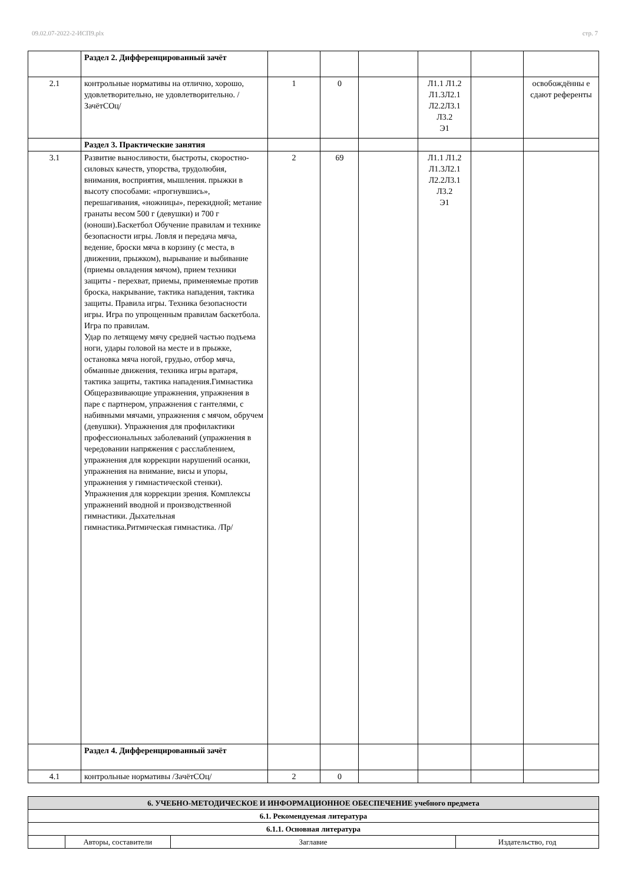09.02.07-2022-2-ИСП9.plx стр. 7
| | Раздел 2. Дифференцированный зачёт | | | | | | |
| 2.1 | контрольные нормативы на отлично, хорошо, удовлетворительно, не удовлетворительно. /ЗачётСОц/ | 1 | 0 | | Л1.1 Л1.2 Л1.3Л2.1 Л2.2Л3.1 Л3.2 Э1 | | освобождённы е сдают референты |
| | Раздел 3. Практические занятия | | | | | | |
| 3.1 | Развитие выносливости, быстроты, скоростно-силовых качеств, упорства, трудолюбия, внимания, восприятия, мышления. прыжки в высоту способами: «прогнувшись», перешагивания, «ножницы», перекидной; метание гранаты весом 500 г (девушки) и 700 г (юноши).Баскетбол Обучение правилам и технике безопасности игры. Ловля и передача мяча, ведение, броски мяча в корзину (с места, в движении, прыжком), вырывание и выбивание (приемы овладения мячом), прием техники защиты - перехват, приемы, применяемые против броска, накрывание, тактика нападения, тактика защиты. Правила игры. Техника безопасности игры. Игра по упрощенным правилам баскетбола. Игра по правилам. Удар по летящему мячу средней частью подъема ноги, удары головой на месте и в прыжке, остановка мяча ногой, грудью, отбор мяча, обманные движения, техника игры вратаря, тактика защиты, тактика нападения.Гимнастика Общеразвивающие упражнения, упражнения в паре с партнером, упражнения с гантелями, с набивными мячами, упражнения с мячом, обручем (девушки). Упражнения для профилактики профессиональных заболеваний (упражнения в чередовании напряжения с расслаблением, упражнения для коррекции нарушений осанки, упражнения на внимание, висы и упоры, упражнения у гимнастической стенки). Упражнения для коррекции зрения. Комплексы упражнений вводной и производственной гимнастики. Дыхательная гимнастика.Ритмическая гимнастика. /Пр/ | 2 | 69 | | Л1.1 Л1.2 Л1.3Л2.1 Л2.2Л3.1 Л3.2 Э1 | | |
| | Раздел 4. Дифференцированный зачёт | | | | | | |
| 4.1 | контрольные нормативы /ЗачётСОц/ | 2 | 0 | | | | |
| 6. УЧЕБНО-МЕТОДИЧЕСКОЕ И ИНФОРМАЦИОННОЕ ОБЕСПЕЧЕНИЕ учебного предмета | | | |
| 6.1. Рекомендуемая литература | | | |
| 6.1.1. Основная литература | | | |
| | Авторы, составители | Заглавие | Издательство, год |